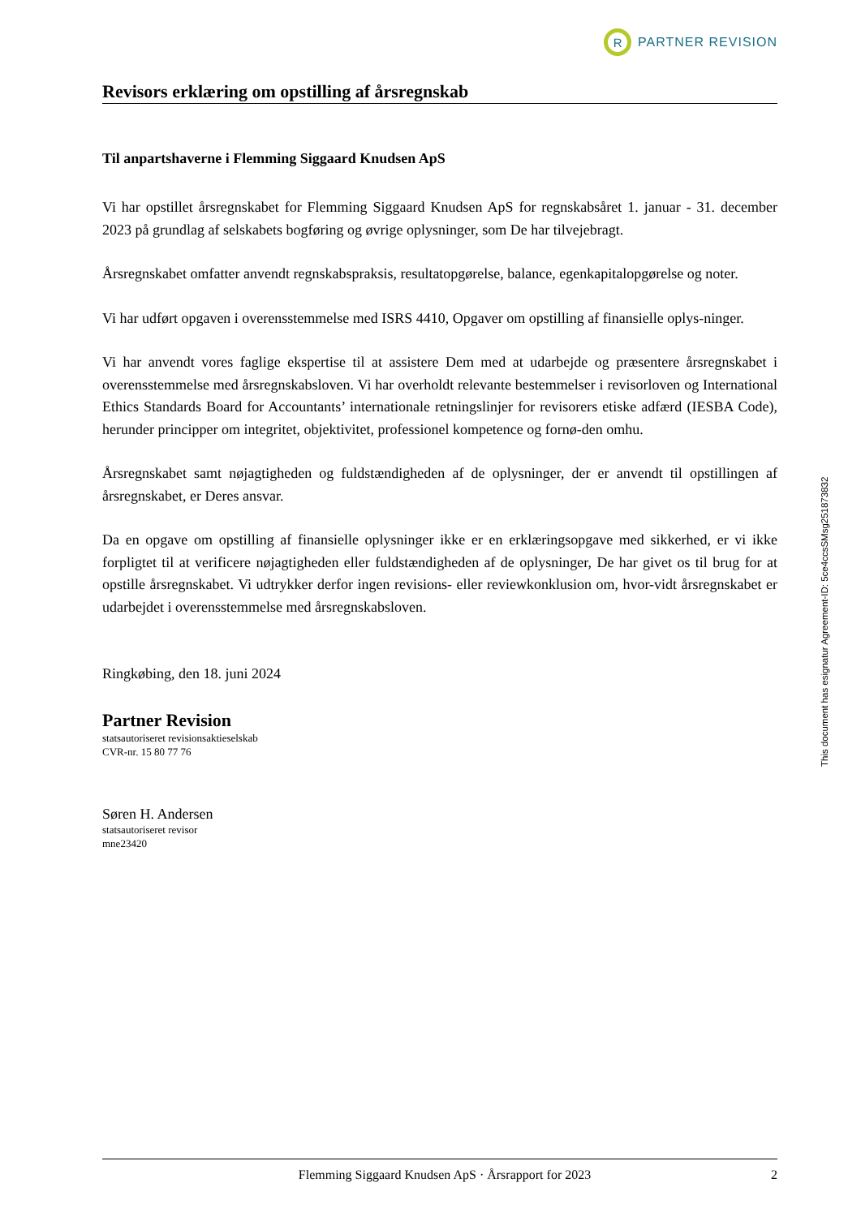R
PARTNER REVISION
Revisors erklæring om opstilling af årsregnskab
Til anpartshaverne i Flemming Siggaard Knudsen ApS
Vi har opstillet årsregnskabet for Flemming Siggaard Knudsen ApS for regnskabsåret 1. januar - 31. december 2023 på grundlag af selskabets bogføring og øvrige oplysninger, som De har tilvejebragt.
Årsregnskabet omfatter anvendt regnskabspraksis, resultatopgørelse, balance, egenkapitalopgørelse og noter.
Vi har udført opgaven i overensstemmelse med ISRS 4410, Opgaver om opstilling af finansielle oplys-ninger.
Vi har anvendt vores faglige ekspertise til at assistere Dem med at udarbejde og præsentere årsregnskabet i overensstemmelse med årsregnskabsloven. Vi har overholdt relevante bestemmelser i revisorloven og International Ethics Standards Board for Accountants’ internationale retningslinjer for revisorers etiske adfærd (IESBA Code), herunder principper om integritet, objektivitet, professionel kompetence og fornø-den omhu.
Årsregnskabet samt nøjagtigheden og fuldstændigheden af de oplysninger, der er anvendt til opstillingen af årsregnskabet, er Deres ansvar.
Da en opgave om opstilling af finansielle oplysninger ikke er en erklæringsopgave med sikkerhed, er vi ikke forpligtet til at verificere nøjagtigheden eller fuldstændigheden af de oplysninger, De har givet os til brug for at opstille årsregnskabet. Vi udtrykker derfor ingen revisions- eller reviewkonklusion om, hvor-vidt årsregnskabet er udarbejdet i overensstemmelse med årsregnskabsloven.
Ringkøbing, den 18. juni 2024
Partner Revision
statsautoriseret revisionsaktieselskab
CVR-nr. 15 80 77 76
Søren H. Andersen
statsautoriseret revisor
mne23420
This document has esignatur Agreement-ID: 5ce4ccsSMsg251873832
Flemming Siggaard Knudsen ApS · Årsrapport for 2023 2